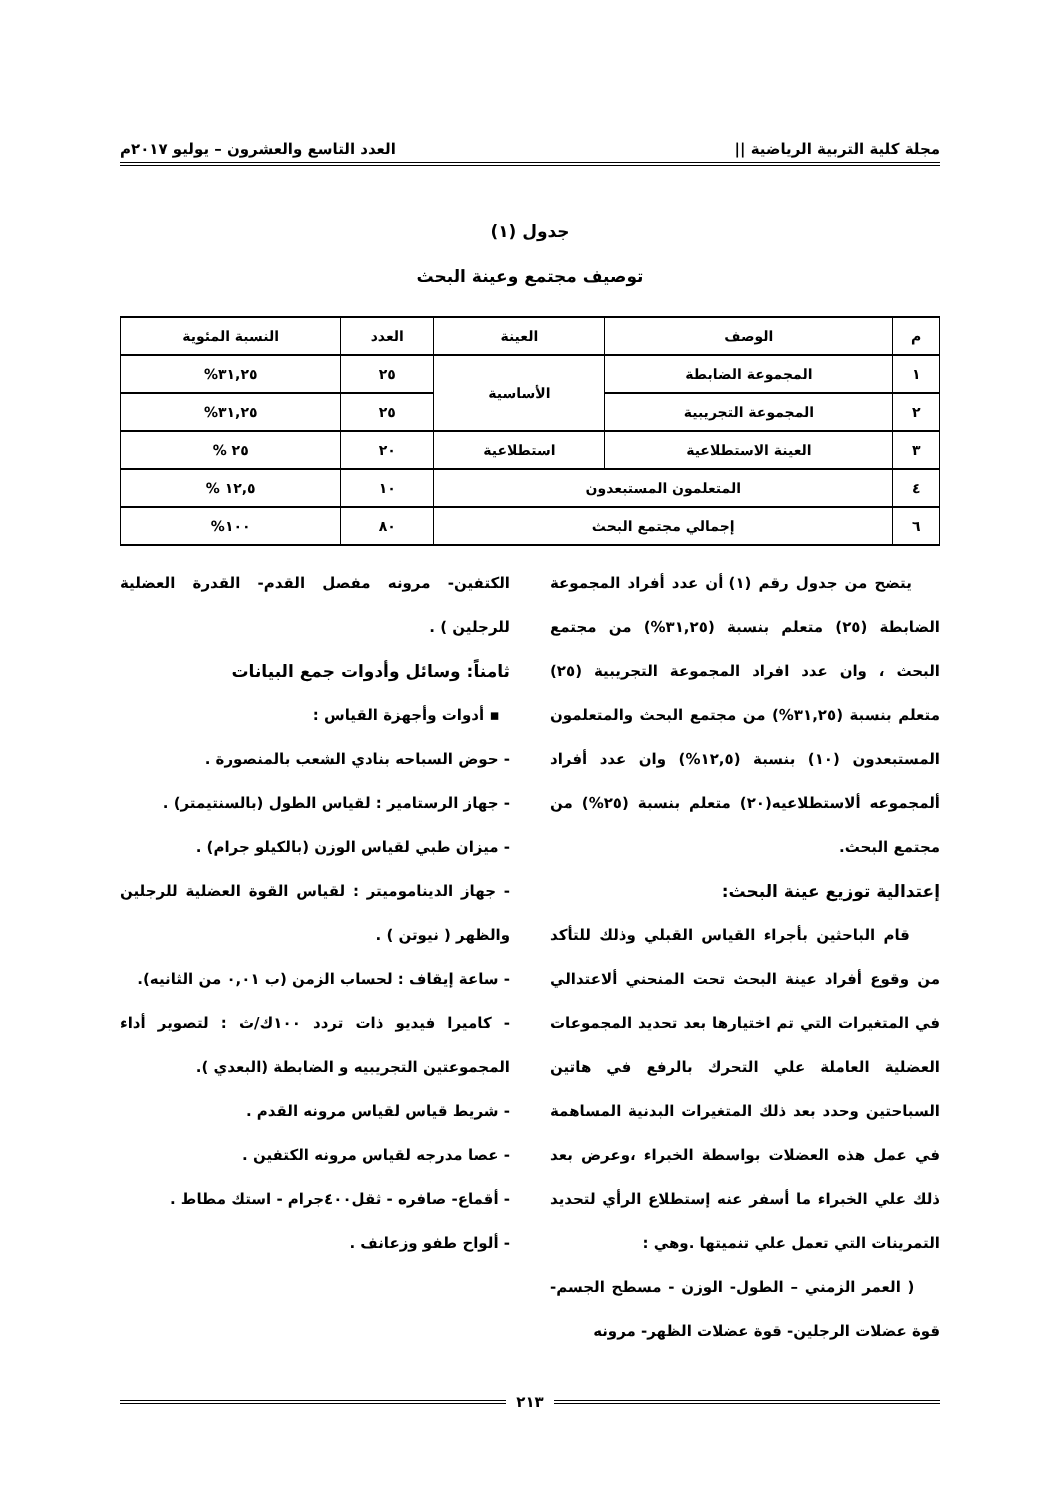مجلة كلية التربية الرياضية || العدد التاسع والعشرون – يوليو ٢٠١٧م
جدول (١)
توصيف مجتمع وعينة البحث
| م | الوصف | العينة | العدد | النسبة المئوية |
| --- | --- | --- | --- | --- |
| ١ | المجموعة الضابطة | الأساسية | ٢٥ | ٣١,٢٥% |
| ٢ | المجموعة التجريبية | | ٢٥ | ٣١,٢٥% |
| ٣ | العينة الاستطلاعية | استطلاعية | ٢٠ | ٢٥ % |
| ٤ | المتعلمون المستبعدون | | ١٠ | ١٢,٥ % |
| ٦ | إجمالي مجتمع البحث | | ٨٠ | ١٠٠% |
يتضح من جدول رقم (١) أن عدد أفراد المجموعة الضابطة (٢٥) متعلم بنسبة (٣١,٢٥%) من مجتمع البحث ، وان عدد افراد المجموعة التجريبية (٢٥) متعلم بنسبة (٣١,٢٥%) من مجتمع البحث والمتعلمون المستبعدون (١٠) بنسبة (١٢,٥%) وان عدد أفراد ألمجموعه ألاستطلاعيه(٢٠) متعلم بنسبة (٢٥%) من مجتمع البحث.
إعتدالية توزيع عينة البحث:
قام الباحثين بأجراء القياس القبلي وذلك للتأكد من وقوع أفراد عينة البحث تحت المنحني ألاعتدالي في المتغيرات التي تم اختيارها بعد تحديد المجموعات العضلية العاملة علي التحرك بالرفع في هاتين السباحتين وحدد بعد ذلك المتغيرات البدنية المساهمة في عمل هذه العضلات بواسطة الخبراء ،وعرض بعد ذلك علي الخبراء ما أسفر عنه إستطلاع الرأي لتحديد التمرينات التي تعمل علي تنميتها .وهي :
( العمر الزمني – الطول- الوزن - مسطح الجسم- قوة عضلات الرجلين- قوة عضلات الظهر- مرونه
الكتفين- مرونه مفصل القدم- القدرة العضلية للرجلين ) .
ثامناً: وسائل وأدوات جمع البيانات
▪ أدوات وأجهزة القياس :
- حوض السباحه بنادي الشعب بالمنصورة .
- جهاز الرستامير : لقياس الطول (بالسنتيمتر) .
- ميزان طبي لقياس الوزن (بالكيلو جرام) .
- جهاز الديناموميتر : لقياس القوة العضلية للرجلين والظهر ( نيوتن ) .
- ساعة إيقاف : لحساب الزمن (ب ٠,٠١ من الثانيه).
- كاميرا فيديو ذات تردد ١٠٠ك/ث : لتصوير أداء المجموعتين التجريبيه و الضابطة (البعدي ).
- شريط قياس لقياس مرونه القدم .
- عصا مدرجه لقياس مرونه الكتفين .
- أقماع- صافره - ثقل٤٠٠جرام - استك مطاط .
- ألواح طفو وزعانف .
٢١٣